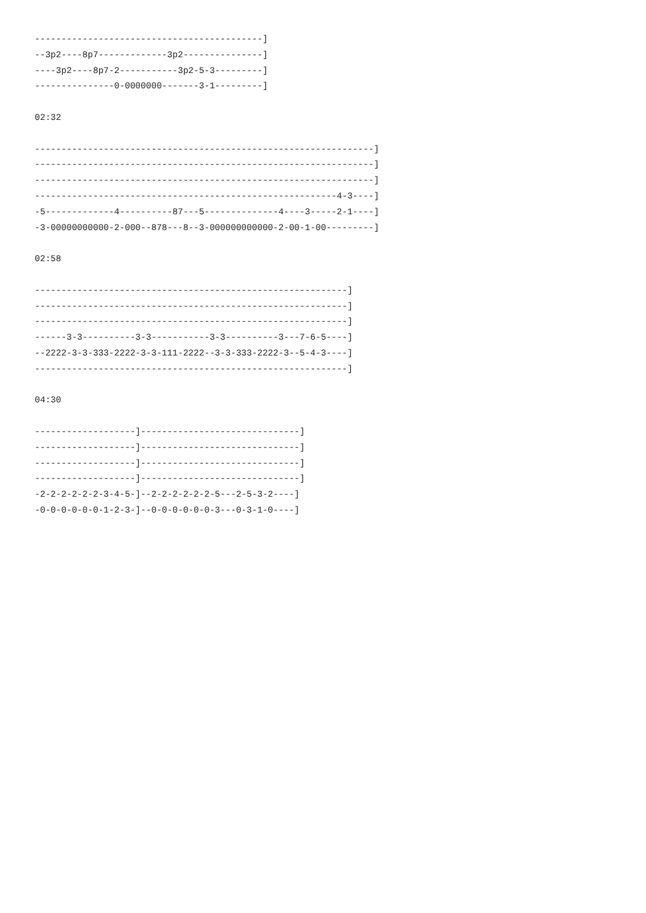-------------------------------------------]
--3p2----8p7-------------3p2---------------]
----3p2----8p7-2-----------3p2-5-3---------]
---------------0-0000000-------3-1---------]

02:32

----------------------------------------------------------------]
----------------------------------------------------------------]
----------------------------------------------------------------]
---------------------------------------------------------4-3----]
-5-------------4----------87---5--------------4----3-----2-1----]
-3-00000000000-2-000--878---8--3-000000000000-2-00-1-00---------]

02:58

-----------------------------------------------------------]
-----------------------------------------------------------]
-----------------------------------------------------------]
------3-3----------3-3-----------3-3----------3---7-6-5----]
--2222-3-3-333-2222-3-3-111-2222--3-3-333-2222-3--5-4-3----]
-----------------------------------------------------------]

04:30

-------------------]------------------------------]
-------------------]------------------------------]
-------------------]------------------------------]
-------------------]------------------------------]
-2-2-2-2-2-2-3-4-5-]--2-2-2-2-2-2-5---2-5-3-2----]
-0-0-0-0-0-0-1-2-3-]--0-0-0-0-0-0-3---0-3-1-0----]